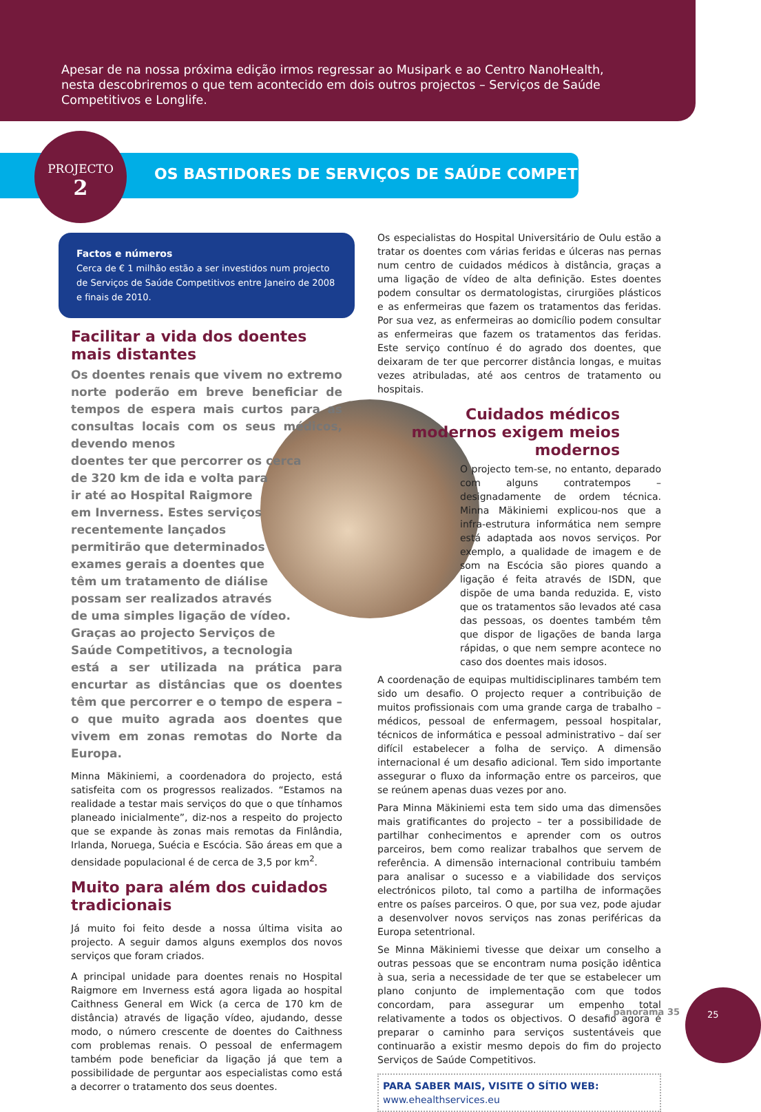Apesar de na nossa próxima edição irmos regressar ao Musipark e ao Centro NanoHealth, nesta descobriremos o que tem acontecido em dois outros projectos – Serviços de Saúde Competitivos e Longlife.
PROJECTO
2
OS BASTIDORES DE SERVIÇOS DE SAÚDE COMPETITIVOS
Factos e números
Cerca de € 1 milhão estão a ser investidos num projecto de Serviços de Saúde Competitivos entre Janeiro de 2008 e finais de 2010.
Facilitar a vida dos doentes mais distantes
Os doentes renais que vivem no extremo norte poderão em breve beneficiar de tempos de espera mais curtos para as consultas locais com os seus médicos, devendo menos
doentes ter que percorrer os cerca
de 320 km de ida e volta para
ir até ao Hospital Raigmore
em Inverness. Estes serviços
recentemente lançados
permitirão que determinados
exames gerais a doentes que
têm um tratamento de diálise
possam ser realizados através
de uma simples ligação de vídeo.
Graças ao projecto Serviços de
Saúde Competitivos, a tecnologia
está a ser utilizada na prática para encurtar as distâncias que os doentes têm que percorrer e o tempo de espera – o que muito agrada aos doentes que vivem em zonas remotas do Norte da Europa.
Minna Mäkiniemi, a coordenadora do projecto, está satisfeita com os progressos realizados. “Estamos na realidade a testar mais serviços do que o que tínhamos planeado inicialmente”, diz-nos a respeito do projecto que se expande às zonas mais remotas da Finlândia, Irlanda, Noruega, Suécia e Escócia. São áreas em que a densidade populacional é de cerca de 3,5 por km<sup>2</sup>.
Muito para além dos cuidados tradicionais
Já muito foi feito desde a nossa última visita ao projecto. A seguir damos alguns exemplos dos novos serviços que foram criados.
A principal unidade para doentes renais no Hospital Raigmore em Inverness está agora ligada ao hospital Caithness General em Wick (a cerca de 170 km de distância) através de ligação vídeo, ajudando, desse modo, o número crescente de doentes do Caithness com problemas renais. O pessoal de enfermagem também pode beneficiar da ligação já que tem a possibilidade de perguntar aos especialistas como está a decorrer o tratamento dos seus doentes.
Os especialistas do Hospital Universitário de Oulu estão a tratar os doentes com várias feridas e úlceras nas pernas num centro de cuidados médicos à distância, graças a uma ligação de vídeo de alta definição. Estes doentes podem consultar os dermatologistas, cirurgiões plásticos e as enfermeiras que fazem os tratamentos das feridas. Por sua vez, as enfermeiras ao domicílio podem consultar as enfermeiras que fazem os tratamentos das feridas. Este serviço contínuo é do agrado dos doentes, que deixaram de ter que percorrer distância longas, e muitas vezes atribuladas, até aos centros de tratamento ou hospitais.
Cuidados médicos modernos exigem meios modernos
O projecto tem-se, no entanto, deparado com alguns contratempos – designadamente de ordem técnica. Minna Mäkiniemi explicou-nos que a infra-estrutura informática nem sempre está adaptada aos novos serviços. Por exemplo, a qualidade de imagem e de som na Escócia são piores quando a ligação é feita através de ISDN, que dispõe de uma banda reduzida. E, visto que os tratamentos são levados até casa das pessoas, os doentes também têm que dispor de ligações de banda larga rápidas, o que nem sempre acontece no caso dos doentes mais idosos.
A coordenação de equipas multidisciplinares também tem sido um desafio. O projecto requer a contribuição de muitos profissionais com uma grande carga de trabalho – médicos, pessoal de enfermagem, pessoal hospitalar, técnicos de informática e pessoal administrativo – daí ser difícil estabelecer a folha de serviço. A dimensão internacional é um desafio adicional. Tem sido importante assegurar o fluxo da informação entre os parceiros, que se reúnem apenas duas vezes por ano.
Para Minna Mäkiniemi esta tem sido uma das dimensões mais gratificantes do projecto – ter a possibilidade de partilhar conhecimentos e aprender com os outros parceiros, bem como realizar trabalhos que servem de referência. A dimensão internacional contribuiu também para analisar o sucesso e a viabilidade dos serviços electrónicos piloto, tal como a partilha de informações entre os países parceiros. O que, por sua vez, pode ajudar a desenvolver novos serviços nas zonas periféricas da Europa setentrional.
Se Minna Mäkiniemi tivesse que deixar um conselho a outras pessoas que se encontram numa posição idêntica à sua, seria a necessidade de ter que se estabelecer um plano conjunto de implementação com que todos concordam, para assegurar um empenho total relativamente a todos os objectivos. O desafio agora é preparar o caminho para serviços sustentáveis que continuarão a existir mesmo depois do fim do projecto Serviços de Saúde Competitivos.
PARA SABER MAIS, VISITE O SÍTIO WEB:
www.ehealthservices.eu
panorama 35
25